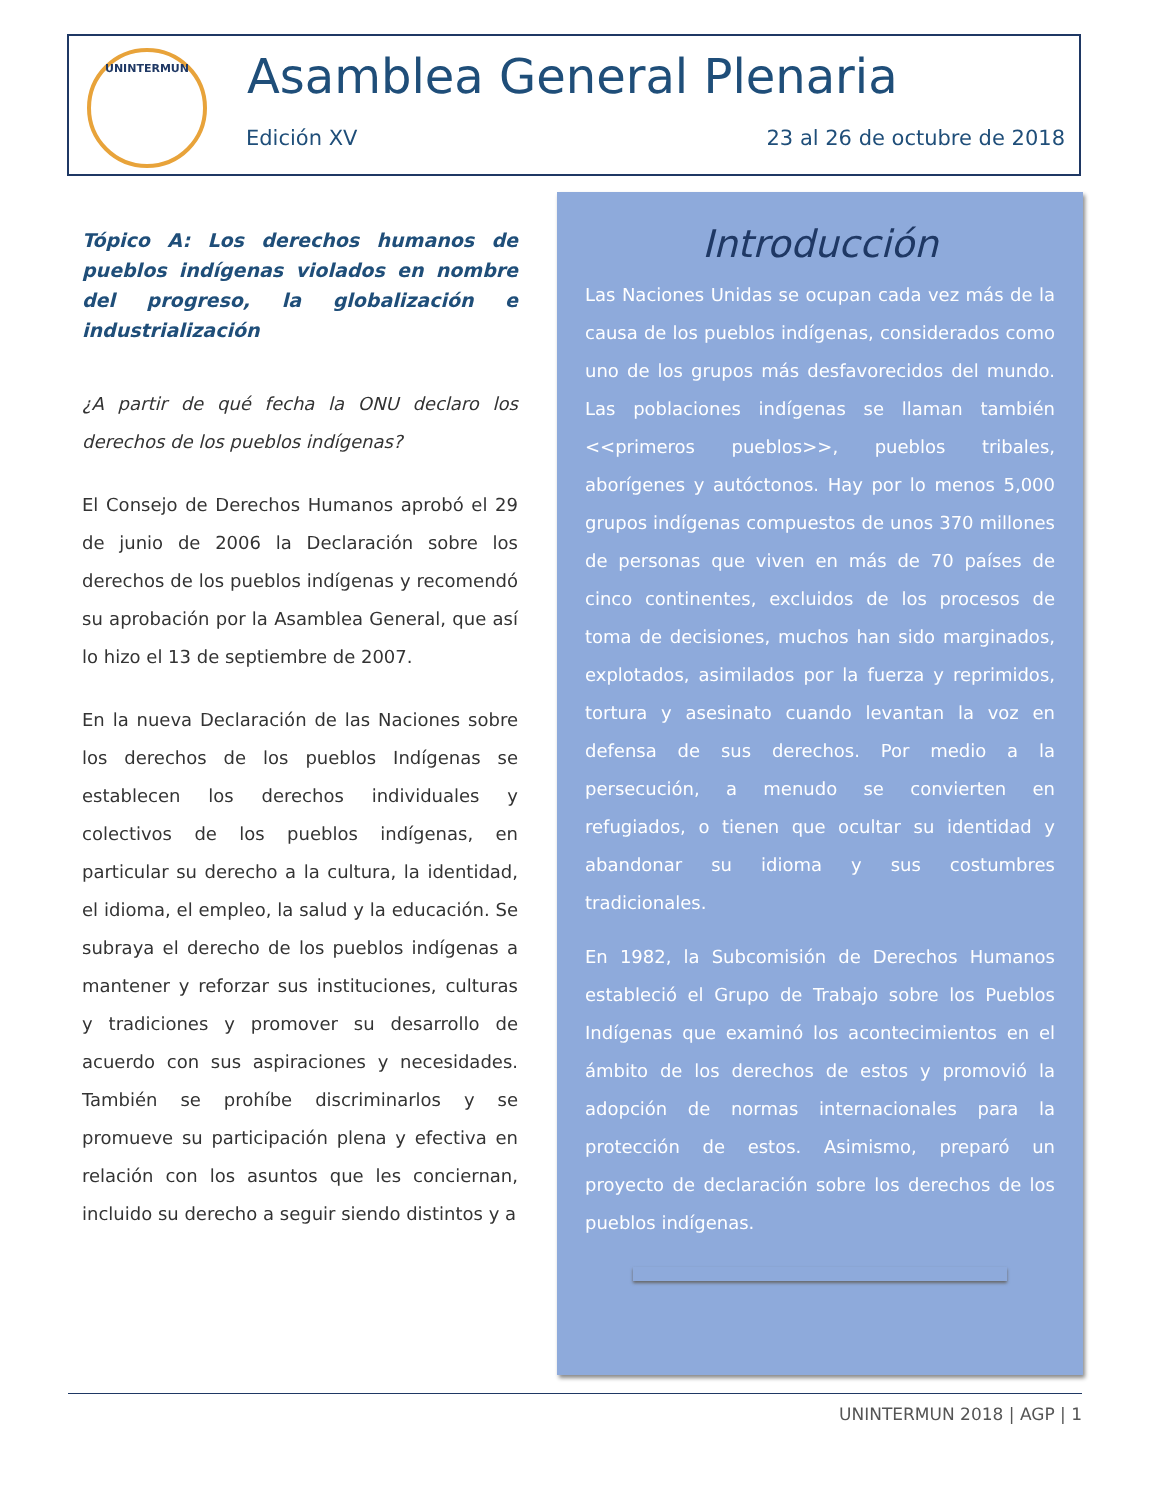UNINTERMUN Asamblea General Plenaria
Edición XV 23 al 26 de octubre de 2018
Tópico A: Los derechos humanos de pueblos indígenas violados en nombre del progreso, la globalización e industrialización
¿A partir de qué fecha la ONU declaro los derechos de los pueblos indígenas?
El Consejo de Derechos Humanos aprobó el 29 de junio de 2006 la Declaración sobre los derechos de los pueblos indígenas y recomendó su aprobación por la Asamblea General, que así lo hizo el 13 de septiembre de 2007.
En la nueva Declaración de las Naciones sobre los derechos de los pueblos Indígenas se establecen los derechos individuales y colectivos de los pueblos indígenas, en particular su derecho a la cultura, la identidad, el idioma, el empleo, la salud y la educación. Se subraya el derecho de los pueblos indígenas a mantener y reforzar sus instituciones, culturas y tradiciones y promover su desarrollo de acuerdo con sus aspiraciones y necesidades. También se prohíbe discriminarlos y se promueve su participación plena y efectiva en relación con los asuntos que les conciernan, incluido su derecho a seguir siendo distintos y a
Introducción
Las Naciones Unidas se ocupan cada vez más de la causa de los pueblos indígenas, considerados como uno de los grupos más desfavorecidos del mundo. Las poblaciones indígenas se llaman también <<primeros pueblos>>, pueblos tribales, aborígenes y autóctonos. Hay por lo menos 5,000 grupos indígenas compuestos de unos 370 millones de personas que viven en más de 70 países de cinco continentes, excluidos de los procesos de toma de decisiones, muchos han sido marginados, explotados, asimilados por la fuerza y reprimidos, tortura y asesinato cuando levantan la voz en defensa de sus derechos. Por medio a la persecución, a menudo se convierten en refugiados, o tienen que ocultar su identidad y abandonar su idioma y sus costumbres tradicionales.
En 1982, la Subcomisión de Derechos Humanos estableció el Grupo de Trabajo sobre los Pueblos Indígenas que examinó los acontecimientos en el ámbito de los derechos de estos y promovió la adopción de normas internacionales para la protección de estos. Asimismo, preparó un proyecto de declaración sobre los derechos de los pueblos indígenas.
UNINTERMUN 2018 | AGP | 1